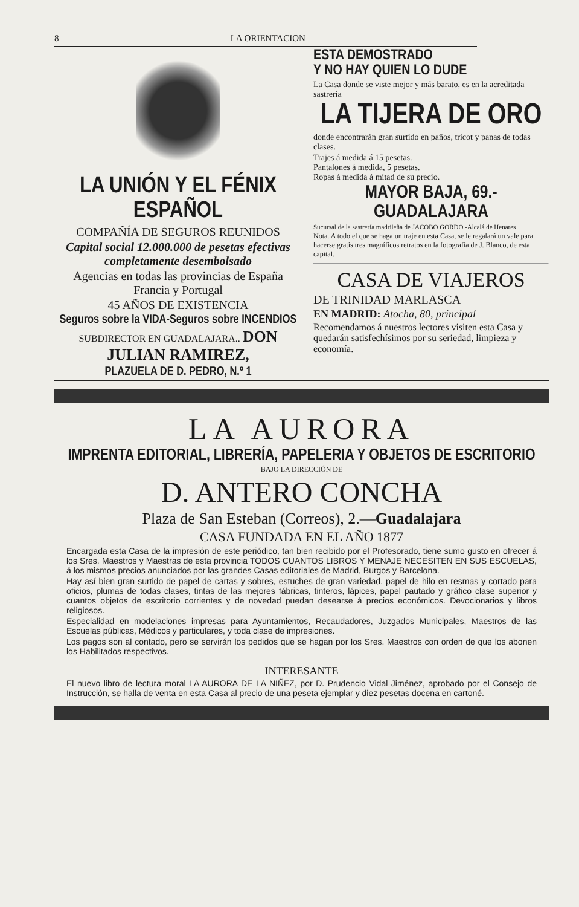8 LA ORIENTACION
LA UNIÓN Y EL FÉNIX ESPAÑOL
COMPAÑÍA DE SEGUROS REUNIDOS
Capital social 12.000.000 de pesetas efectivas completamente desembolsado
Agencias en todas las provincias de España Francia y Portugal
45 AÑOS DE EXISTENCIA
Seguros sobre la VIDA-Seguros sobre INCENDIOS
SUBDIRECTOR EN GUADALAJARA.. DON JULIAN RAMIREZ,
PLAZUELA DE D. PEDRO, N.º 1
ESTA DEMOSTRADO
Y NO HAY QUIEN LO DUDE
La Casa donde se viste mejor y más barato, es en la acreditada sastrería
LA TIJERA DE ORO
donde encontrarán gran surtido en paños, tricot y panas de todas clases.
Trajes á medida á 15 pesetas.
Pantalones á medida, 5 pesetas.
Ropas á medida á mitad de su precio.
MAYOR BAJA, 69.-GUADALAJARA
Sucursal de la sastrería madrileña de JACOBO GORDO.-Alcalá de Henares
Nota. A todo el que se haga un traje en esta Casa, se le regalará un vale para hacerse gratis tres magníficos retratos en la fotografía de J. Blanco, de esta capital.
CASA DE VIAJEROS
DE TRINIDAD MARLASCA
EN MADRID: Atocha, 80, principal
Recomendamos á nuestros lectores visiten esta Casa y quedarán satisfechísimos por su seriedad, limpieza y economía.
LA AURORA
IMPRENTA EDITORIAL, LIBRERÍA, PAPELERIA Y OBJETOS DE ESCRITORIO
BAJO LA DIRECCIÓN DE
D. ANTERO CONCHA
Plaza de San Esteban (Correos), 2.—Guadalajara
CASA FUNDADA EN EL AÑO 1877
Encargada esta Casa de la impresión de este periódico, tan bien recibido por el Profesorado, tiene sumo gusto en ofrecer á los Sres. Maestros y Maestras de esta provincia TODOS CUANTOS LIBROS Y MENAJE NECESITEN EN SUS ESCUELAS, á los mismos precios anunciados por las grandes Casas editoriales de Madrid, Burgos y Barcelona.
Hay así bien gran surtido de papel de cartas y sobres, estuches de gran variedad, papel de hilo en resmas y cortado para oficios, plumas de todas clases, tintas de las mejores fábricas, tinteros, lápices, papel pautado y gráfico clase superior y cuantos objetos de escritorio corrientes y de novedad puedan desearse á precios económicos. Devocionarios y libros religiosos.
Especialidad en modelaciones impresas para Ayuntamientos, Recaudadores, Juzgados Municipales, Maestros de las Escuelas públicas, Médicos y particulares, y toda clase de impresiones.
Los pagos son al contado, pero se servirán los pedidos que se hagan por los Sres. Maestros con orden de que los abonen los Habilitados respectivos.
INTERESANTE
El nuevo libro de lectura moral LA AURORA DE LA NIÑEZ, por D. Prudencio Vidal Jiménez, aprobado por el Consejo de Instrucción, se halla de venta en esta Casa al precio de una peseta ejemplar y diez pesetas docena en cartoné.